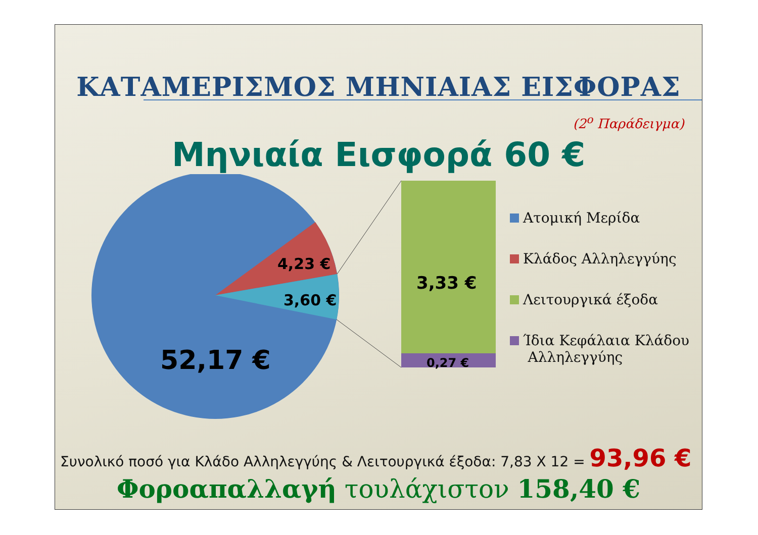ΚΑΤΑΜΕΡΙΣΜΟΣ ΜΗΝΙΑΙΑΣ ΕΙΣΦΟΡΑΣ
(2<sup>ο</sup> Παράδειγμα)
Μηνιαία Εισφορά 60 €
4,23 €
3,60 €
52,17 €
3,33 €
0,27 €
Ατομική Μερίδα
Κλάδος Αλληλεγγύης
Λειτουργικά έξοδα
Ίδια Κεφάλαια Κλάδου
Αλληλεγγύης
Συνολικό ποσό για Κλάδο Αλληλεγγύης & Λειτουργικά έξοδα: 7,83 Χ 12 = 93,96 €
Φοροαπαλλαγή τουλάχιστον 158,40 €